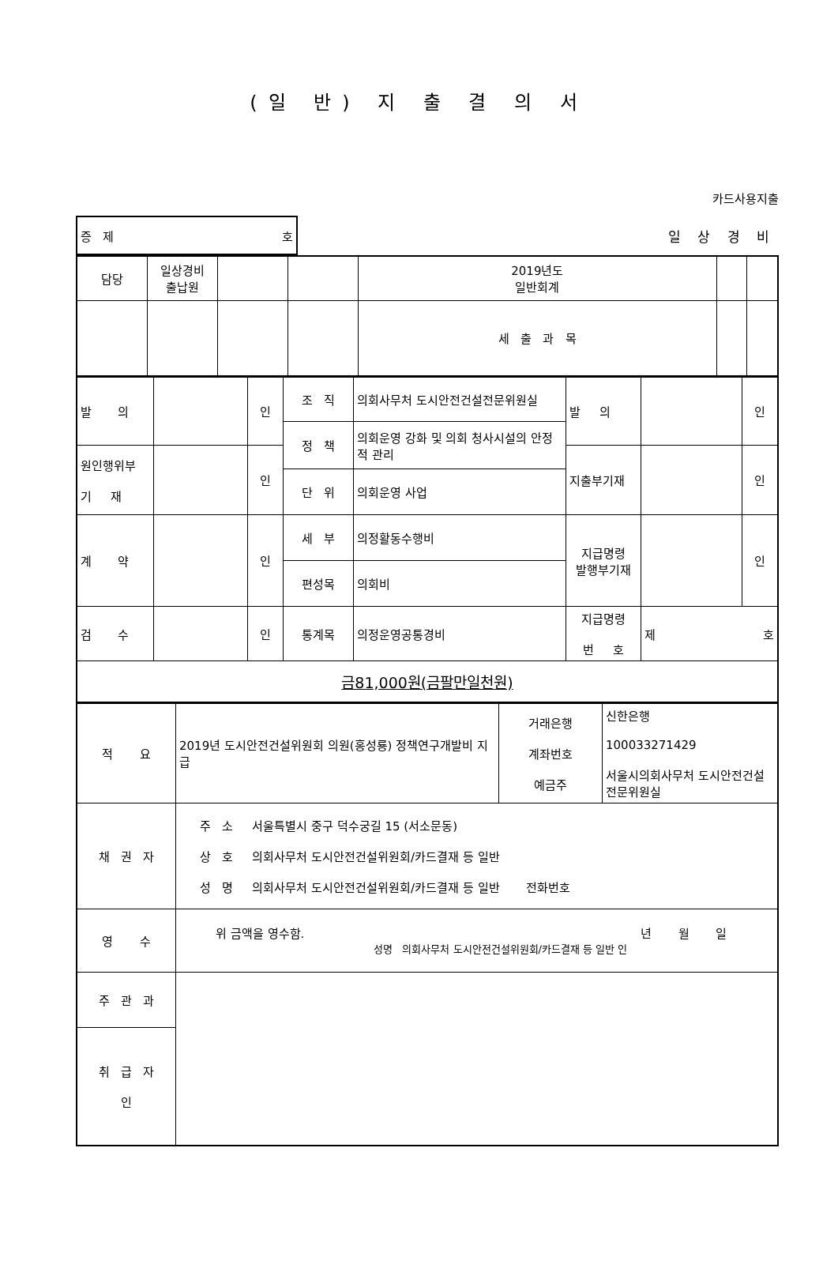(일 반) 지 출 결 의 서
카드사용지출
| 증 제 호 | 일 상 경 비 |
| 담당 | 일상경비 출납원 | | | 2019년도 일반회계 | | |
| | | | | 세 출 과 목 | | |
| 발 의 | | 인 | 조 직 | 의회사무처 도시안전건설전문위원실 | 발 의 | | 인 |
| | | | 정 책 | 의회운영 강화 및 의회 청사시설의 안정적 관리 | | | |
| 원인행위부 기 재 | | 인 | | | 지출부기재 | | 인 |
| | | | 단 위 | 의회운영 사업 | | | |
| 계 약 | | 인 | 세 부 | 의정활동수행비 | 지급명령 발행부기재 | | 인 |
| | | | 편성목 | 의회비 | | | |
| 검 수 | | 인 | 통계목 | 의정운영공통경비 | 지급명령 번 호 | 제 호 | |
| 금81,000원(금팔만일천원) | | | | | | | |
| 적 요 | 2019년 도시안전건설위원회 의원(홍성룡) 정책연구개발비 지급 | 거래은행 계좌번호 예금주 | 신한은행 100033271429 서울시의회사무처 도시안전건설전문위원실 |
| 채 권 자 | 주 소 서울특별시 중구 덕수궁길 15 (서소문동) 상 호 의회사무처 도시안전건설위원회/카드결재 등 일반 성 명 의회사무처 도시안전건설위원회/카드결재 등 일반 전화번호 | | |
| 영 수 | 위 금액을 영수함. 년 월 일 성명 의회사무처 도시안전건설위원회/카드결재 등 일반 인 | | |
| 주 관 과 | | | |
| 취 급 자 인 | | | |